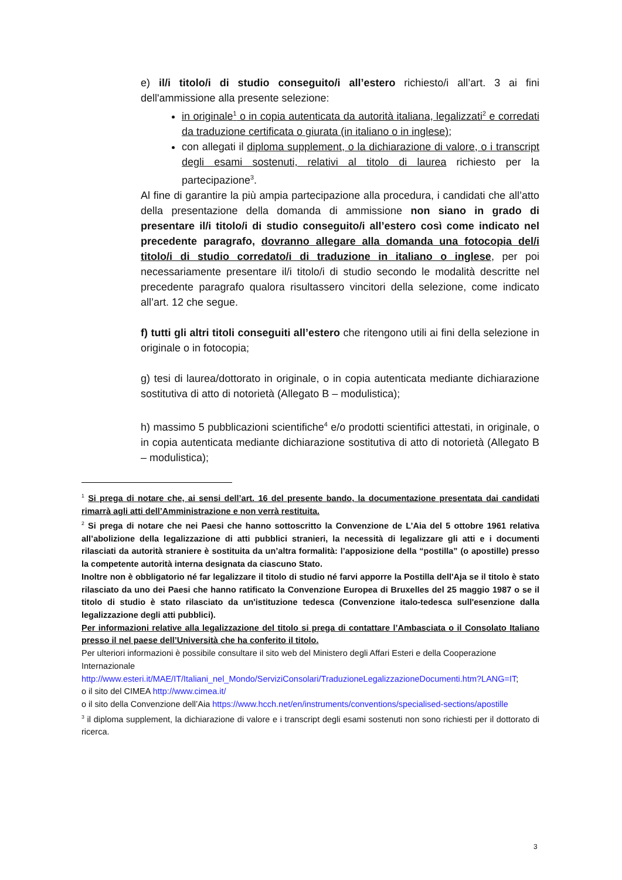e) il/i titolo/i di studio conseguito/i all’estero richiesto/i all’art. 3 ai fini dell'ammissione alla presente selezione:
in originale<sup>1</sup> o in copia autenticata da autorità italiana, legalizzati<sup>2</sup> e corredati da traduzione certificata o giurata (in italiano o in inglese);
con allegati il diploma supplement, o la dichiarazione di valore, o i transcript degli esami sostenuti, relativi al titolo di laurea richiesto per la partecipazione<sup>3</sup>.
Al fine di garantire la più ampia partecipazione alla procedura, i candidati che all’atto della presentazione della domanda di ammissione non siano in grado di presentare il/i titolo/i di studio conseguito/i all’estero così come indicato nel precedente paragrafo, dovranno allegare alla domanda una fotocopia del/i titolo/i di studio corredato/i di traduzione in italiano o inglese, per poi necessariamente presentare il/i titolo/i di studio secondo le modalità descritte nel precedente paragrafo qualora risultassero vincitori della selezione, come indicato all’art. 12 che segue.
f) tutti gli altri titoli conseguiti all’estero che ritengono utili ai fini della selezione in originale o in fotocopia;
g) tesi di laurea/dottorato in originale, o in copia autenticata mediante dichiarazione sostitutiva di atto di notorietà (Allegato B – modulistica);
h) massimo 5 pubblicazioni scientifiche<sup>4</sup> e/o prodotti scientifici attestati, in originale, o in copia autenticata mediante dichiarazione sostitutiva di atto di notorietà (Allegato B – modulistica);
<sup>1</sup> Si prega di notare che, ai sensi dell’art. 16 del presente bando, la documentazione presentata dai candidati rimarrà agli atti dell’Amministrazione e non verrà restituita.
<sup>2</sup> Si prega di notare che nei Paesi che hanno sottoscritto la Convenzione de L’Aia del 5 ottobre 1961 relativa all’abolizione della legalizzazione di atti pubblici stranieri, la necessità di legalizzare gli atti e i documenti rilasciati da autorità straniere è sostituita da un’altra formalità: l’apposizione della “postilla” (o apostille) presso la competente autorità interna designata da ciascuno Stato.
Inoltre non è obbligatorio né far legalizzare il titolo di studio né farvi apporre la Postilla dell'Aja se il titolo è stato rilasciato da uno dei Paesi che hanno ratificato la Convenzione Europea di Bruxelles del 25 maggio 1987 o se il titolo di studio è stato rilasciato da un'istituzione tedesca (Convenzione italo-tedesca sull'esenzione dalla legalizzazione degli atti pubblici).
Per informazioni relative alla legalizzazione del titolo si prega di contattare l’Ambasciata o il Consolato Italiano presso il nel paese dell’Università che ha conferito il titolo.
Per ulteriori informazioni è possibile consultare il sito web del Ministero degli Affari Esteri e della Cooperazione Internazionale
http://www.esteri.it/MAE/IT/Italiani_nel_Mondo/ServiziConsolari/TraduzioneLegalizzazioneDocumenti.htm?LANG=IT;
o il sito del CIMEA http://www.cimea.it/
o il sito della Convenzione dell’Aia https://www.hcch.net/en/instruments/conventions/specialised-sections/apostille
<sup>3</sup> il diploma supplement, la dichiarazione di valore e i transcript degli esami sostenuti non sono richiesti per il dottorato di ricerca.
3